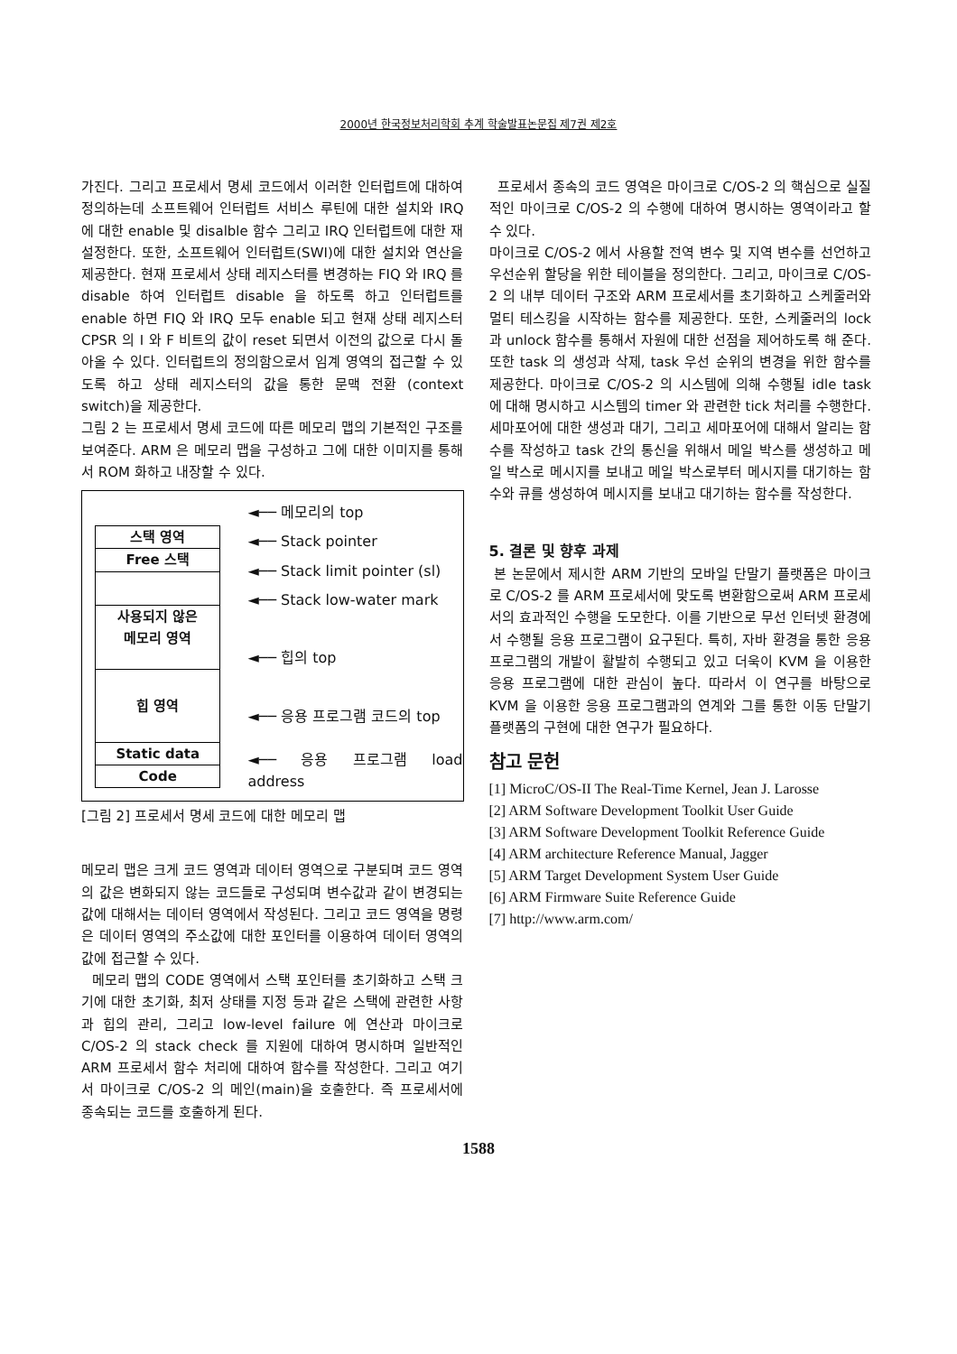2000년 한국정보처리학회 추계 학술발표논문집 제7권 제2호
가진다. 그리고 프로세서 명세 코드에서 이러한 인터럽트에 대하여 정의하는데 소프트웨어 인터럽트 서비스 루틴에 대한 설치와 IRQ 에 대한 enable 및 disalble 함수 그리고 IRQ 인터럽트에 대한 재설정한다. 또한, 소프트웨어 인터럽트(SWI)에 대한 설치와 연산을 제공한다. 현재 프로세서 상태 레지스터를 변경하는 FIQ 와 IRQ 를 disable 하여 인터럽트 disable 을 하도록 하고 인터럽트를 enable 하면 FIQ 와 IRQ 모두 enable 되고 현재 상태 레지스터 CPSR 의 I 와 F 비트의 값이 reset 되면서 이전의 값으로 다시 돌아올 수 있다. 인터럽트의 정의함으로서 임계 영역의 접근할 수 있도록 하고 상태 레지스터의 값을 통한 문맥 전환 (context switch)을 제공한다.
그림 2 는 프로세서 명세 코드에 따른 메모리 맵의 기본적인 구조를 보여준다. ARM 은 메모리 맵을 구성하고 그에 대한 이미지를 통해서 ROM 화하고 내장할 수 있다.
스택 영역
Free 스택
사용되지 않은
메모리 영역
힙 영역
Static data
Code
◄── 메모리의 top
◄── Stack pointer
◄── Stack limit pointer (sl)
◄── Stack low-water mark
◄── 힙의 top
◄── 응용 프로그램 코드의 top
◄── 응용 프로그램 load address
[그림 2] 프로세서 명세 코드에 대한 메모리 맵
메모리 맵은 크게 코드 영역과 데이터 영역으로 구분되며 코드 영역의 값은 변화되지 않는 코드들로 구성되며 변수값과 같이 변경되는 값에 대해서는 데이터 영역에서 작성된다. 그리고 코드 영역을 명령은 데이터 영역의 주소값에 대한 포인터를 이용하여 데이터 영역의 값에 접근할 수 있다.
메모리 맵의 CODE 영역에서 스택 포인터를 초기화하고 스택 크기에 대한 초기화, 최저 상태를 지정 등과 같은 스택에 관련한 사항과 힙의 관리, 그리고 low-level failure 에 연산과 마이크로 C/OS-2 의 stack check 를 지원에 대하여 명시하며 일반적인 ARM 프로세서 함수 처리에 대하여 함수를 작성한다. 그리고 여기서 마이크로 C/OS-2 의 메인(main)을 호출한다. 즉 프로세서에 종속되는 코드를 호출하게 된다.
프로세서 종속의 코드 영역은 마이크로 C/OS-2 의 핵심으로 실질적인 마이크로 C/OS-2 의 수행에 대하여 명시하는 영역이라고 할 수 있다.
마이크로 C/OS-2 에서 사용할 전역 변수 및 지역 변수를 선언하고 우선순위 할당을 위한 테이블을 정의한다. 그리고, 마이크로 C/OS-2 의 내부 데이터 구조와 ARM 프로세서를 초기화하고 스케줄러와 멀티 테스킹을 시작하는 함수를 제공한다. 또한, 스케줄러의 lock 과 unlock 함수를 통해서 자원에 대한 선점을 제어하도록 해 준다. 또한 task 의 생성과 삭제, task 우선 순위의 변경을 위한 함수를 제공한다. 마이크로 C/OS-2 의 시스템에 의해 수행될 idle task 에 대해 명시하고 시스템의 timer 와 관련한 tick 처리를 수행한다. 세마포어에 대한 생성과 대기, 그리고 세마포어에 대해서 알리는 함수를 작성하고 task 간의 통신을 위해서 메일 박스를 생성하고 메일 박스로 메시지를 보내고 메일 박스로부터 메시지를 대기하는 함수와 큐를 생성하여 메시지를 보내고 대기하는 함수를 작성한다.
5. 결론 및 향후 과제
본 논문에서 제시한 ARM 기반의 모바일 단말기 플랫폼은 마이크로 C/OS-2 를 ARM 프로세서에 맞도록 변환함으로써 ARM 프로세서의 효과적인 수행을 도모한다. 이를 기반으로 무선 인터넷 환경에서 수행될 응용 프로그램이 요구된다. 특히, 자바 환경을 통한 응용 프로그램의 개발이 활발히 수행되고 있고 더욱이 KVM 을 이용한 응용 프로그램에 대한 관심이 높다. 따라서 이 연구를 바탕으로 KVM 을 이용한 응용 프로그램과의 연계와 그를 통한 이동 단말기 플랫폼의 구현에 대한 연구가 필요하다.
참고 문헌
[1] MicroC/OS-II The Real-Time Kernel, Jean J. Larosse
[2] ARM Software Development Toolkit User Guide
[3] ARM Software Development Toolkit Reference Guide
[4] ARM architecture Reference Manual, Jagger
[5] ARM Target Development System User Guide
[6] ARM Firmware Suite Reference Guide
[7] http://www.arm.com/
1588